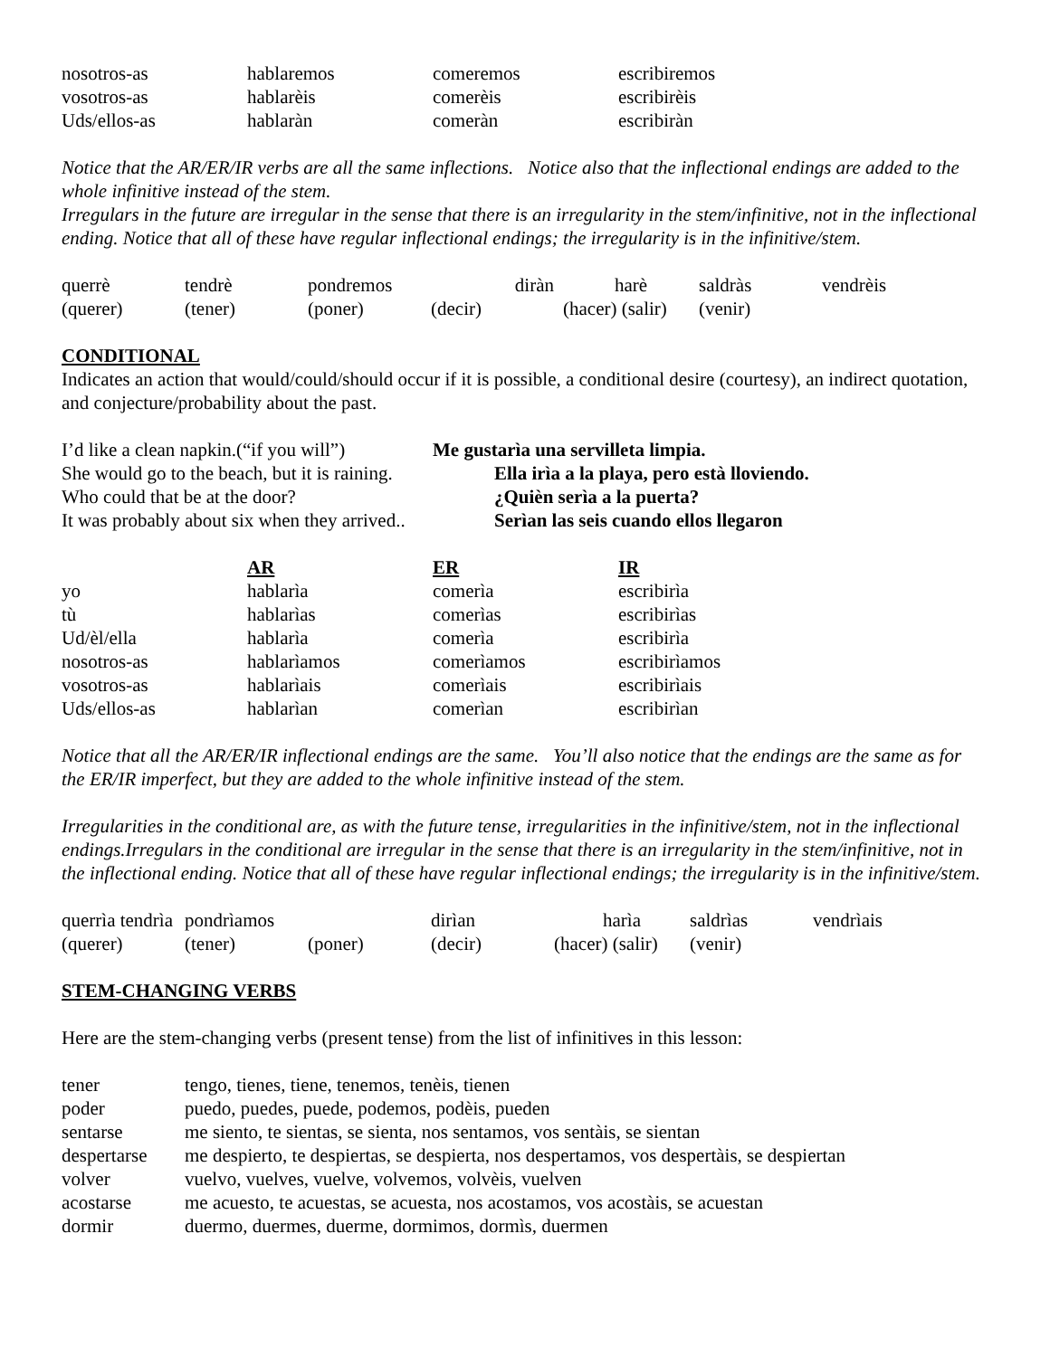| nosotros-as | hablaremos | comeremos | escribiremos |
| vosotros-as | hablarèis | comerèis | escribirèis |
| Uds/ellos-as | hablaràn | comeràn | escribiràn |
Notice that the AR/ER/IR verbs are all the same inflections. Notice also that the inflectional endings are added to the whole infinitive instead of the stem.
Irregulars in the future are irregular in the sense that there is an irregularity in the stem/infinitive, not in the inflectional ending. Notice that all of these have regular inflectional endings; the irregularity is in the infinitive/stem.
| querrè | tendrè | pondremos | diràn | harè | saldràs | vendrèis |
| (querer) | (tener) | (poner) | (decir) | (hacer) (salir) | (venir) | |
CONDITIONAL
Indicates an action that would/could/should occur if it is possible, a conditional desire (courtesy), an indirect quotation, and conjecture/probability about the past.
| I’d like a clean napkin.(“if you will”) | Me gustarìa una servilleta limpia. |
| She would go to the beach, but it is raining. | Ella irìa a la playa, pero està lloviendo. |
| Who could that be at the door? | ¿Quièn serìa a la puerta? |
| It was probably about six when they arrived.. | Serìan las seis cuando ellos llegaron |
| | AR | ER | IR |
| --- | --- | --- | --- |
| yo | hablarìa | comerìa | escribirìa |
| tù | hablarìas | comerìas | escribirìas |
| Ud/èl/ella | hablarìa | comerìa | escribirìa |
| nosotros-as | hablarìamos | comerìamos | escribirìamos |
| vosotros-as | hablarìais | comerìais | escribirìais |
| Uds/ellos-as | hablarìan | comerìan | escribirìan |
Notice that all the AR/ER/IR inflectional endings are the same. You’ll also notice that the endings are the same as for the ER/IR imperfect, but they are added to the whole infinitive instead of the stem.
Irregularities in the conditional are, as with the future tense, irregularities in the infinitive/stem, not in the inflectional endings.Irregulars in the conditional are irregular in the sense that there is an irregularity in the stem/infinitive, not in the inflectional ending. Notice that all of these have regular inflectional endings; the irregularity is in the infinitive/stem.
| querrìa tendrìa | pondrìamos | | dirìan | harìa | saldrìas | vendrìais |
| (querer) | (tener) | (poner) | (decir) | (hacer) (salir) | (venir) | |
STEM-CHANGING VERBS
Here are the stem-changing verbs (present tense) from the list of infinitives in this lesson:
| tener | tengo, tienes, tiene, tenemos, tenèis, tienen |
| poder | puedo, puedes, puede, podemos, podèis, pueden |
| sentarse | me siento, te sientas, se sienta, nos sentamos, vos sentàis, se sientan |
| despertarse | me despierto, te despiertas, se despierta, nos despertamos, vos despertàis, se despiertan |
| volver | vuelvo, vuelves, vuelve, volvemos, volvèis, vuelven |
| acostarse | me acuesto, te acuestas, se acuesta, nos acostamos, vos acostàis, se acuestan |
| dormir | duermo, duermes, duerme, dormimos, dormìs, duermen |